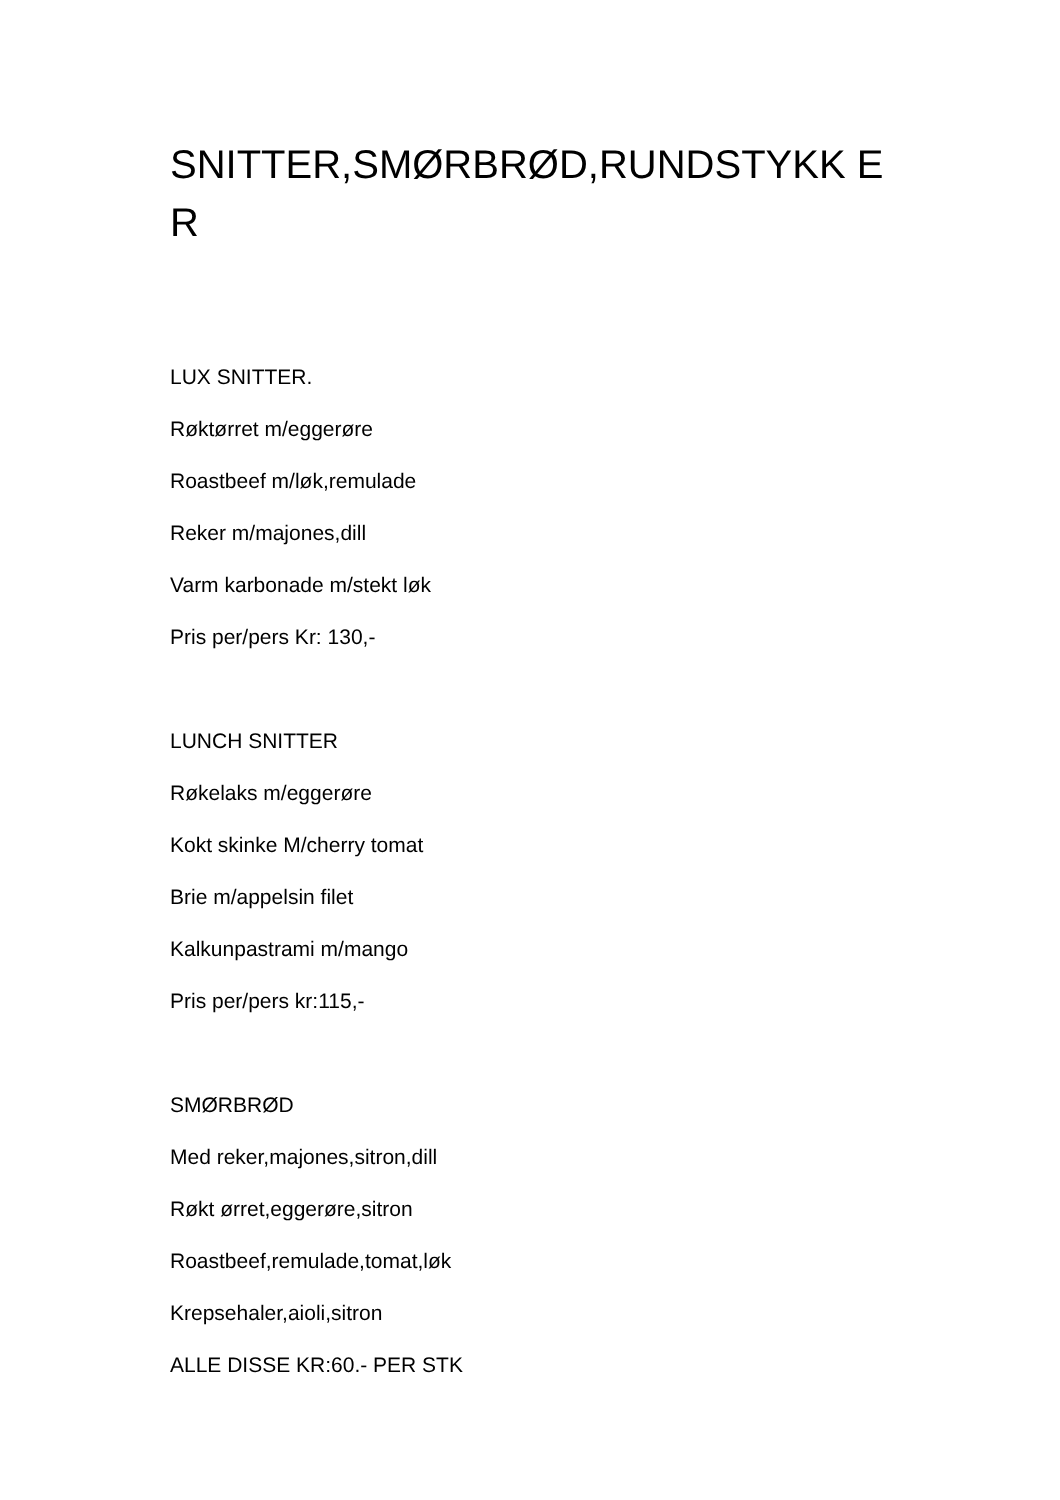SNITTER,SMØRBRØD,RUNDSTYKK ER
LUX SNITTER.
Røktørret m/eggerøre
Roastbeef m/løk,remulade
Reker m/majones,dill
Varm karbonade m/stekt løk
Pris per/pers Kr: 130,-
LUNCH SNITTER
Røkelaks m/eggerøre
Kokt skinke M/cherry tomat
Brie m/appelsin filet
Kalkunpastrami m/mango
Pris per/pers kr:115,-
SMØRBRØD
Med reker,majones,sitron,dill
Røkt ørret,eggerøre,sitron
Roastbeef,remulade,tomat,løk
Krepsehaler,aioli,sitron
ALLE DISSE KR:60.- PER STK